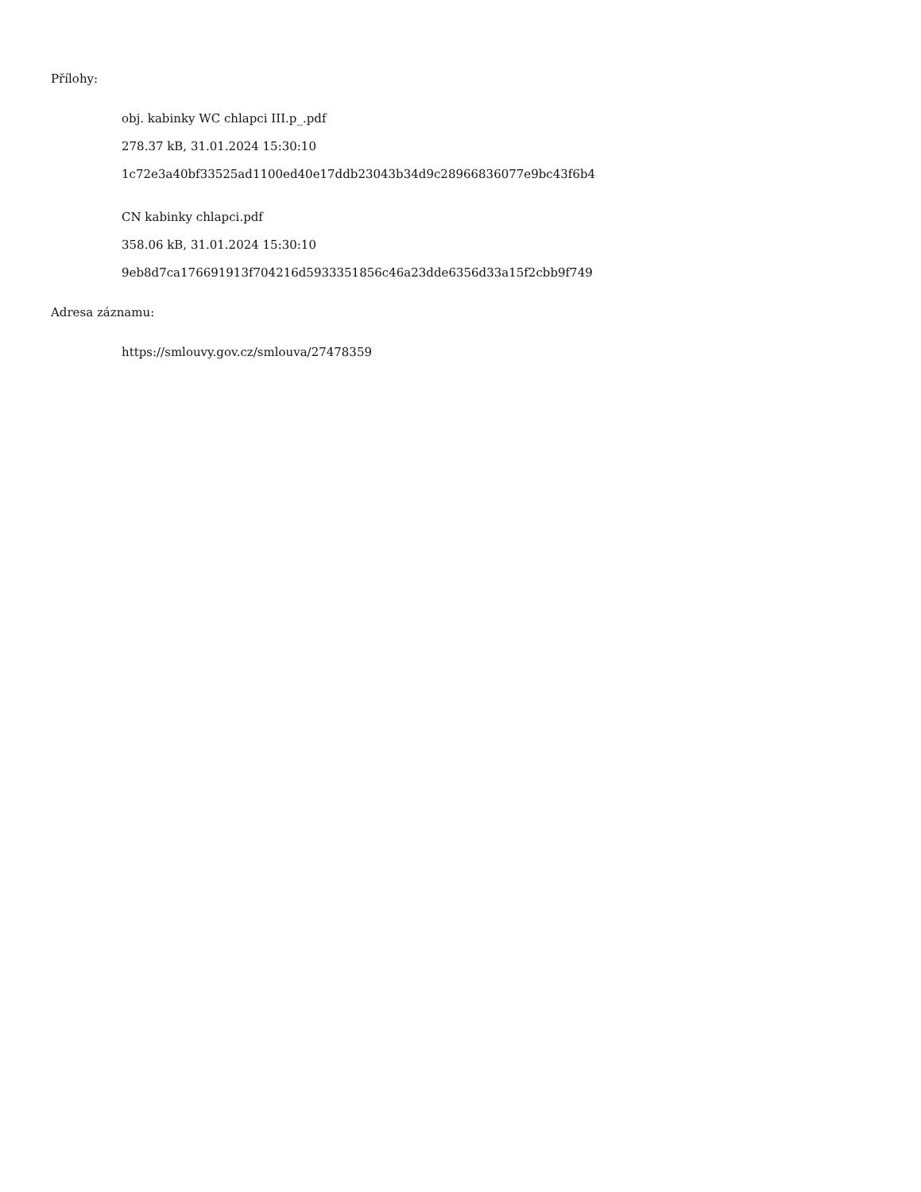Přílohy:
obj. kabinky WC chlapci III.p_.pdf
278.37 kB, 31.01.2024 15:30:10
1c72e3a40bf33525ad1100ed40e17ddb23043b34d9c28966836077e9bc43f6b4
CN kabinky chlapci.pdf
358.06 kB, 31.01.2024 15:30:10
9eb8d7ca176691913f704216d5933351856c46a23dde6356d33a15f2cbb9f749
Adresa záznamu:
https://smlouvy.gov.cz/smlouva/27478359